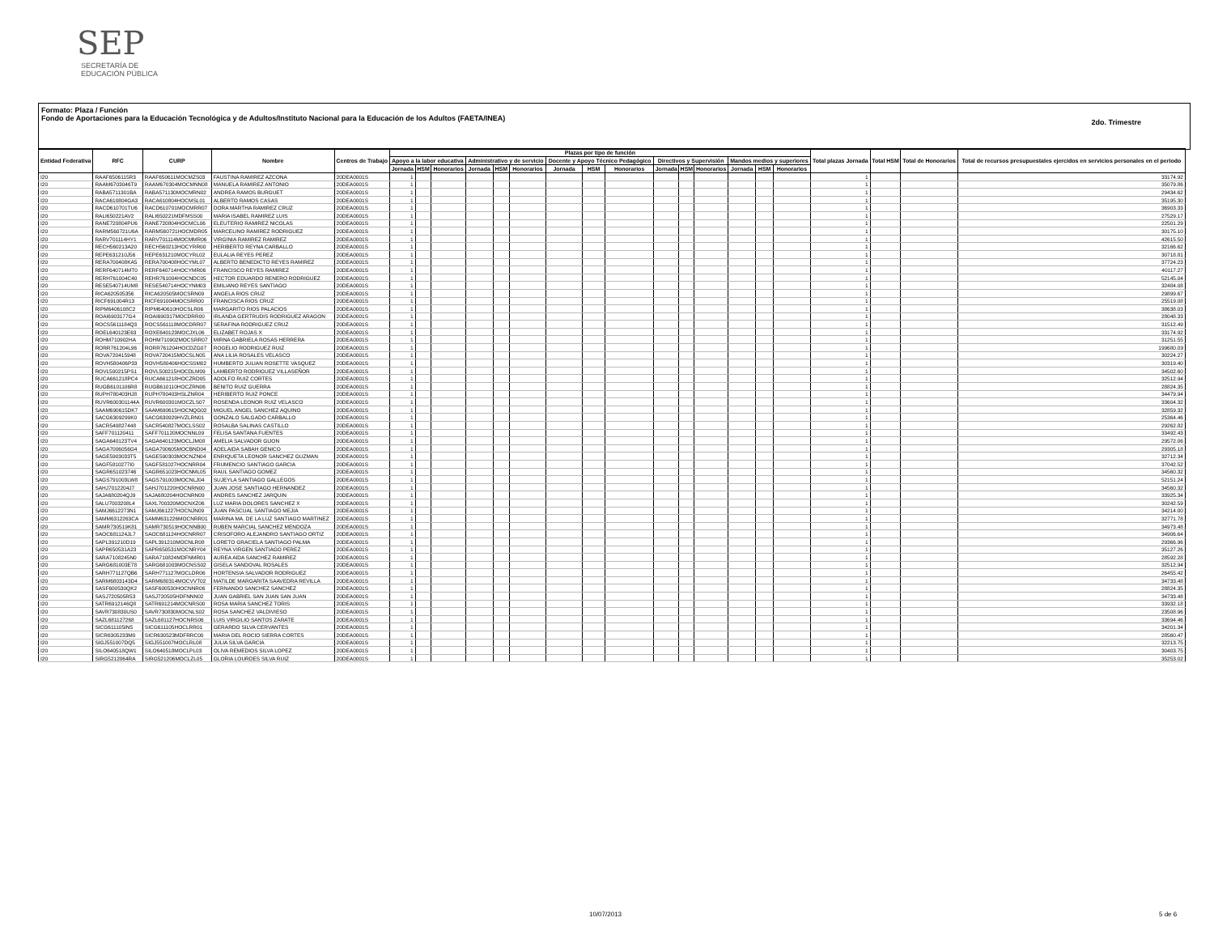SEP
SECRETARÍA DE
EDUCACIÓN PÚBLICA
Formato: Plaza / Función
Fondo de Aportaciones para la Educación Tecnológica y de Adultos/Instituto Nacional para la Educación de los Adultos (FAETA/INEA)
2do. Trimestre
| Entidad Federativa | RFC | CURP | Nombre | Centros de Trabajo | Plazas por tipo de función | | | | | | | | | | | | | | | Total plazas Jornada | Total HSM | Total de Honorarios | Total de recursos presupuestales ejercidos en servicios personales en el periodo |
| --- | --- | --- | --- | --- | --- | --- | --- | --- | --- | --- | --- | --- | --- | --- | --- | --- | --- | --- | --- | --- | --- | --- | --- |
| | | | | | Apoyo a la labor educativa | | | Administrativo y de servicio | | | Docente y Apoyo Técnico Pedagógico | | | Directivos y Supervisión | | | Mandos medios y superiores | | | | | | |
| | | | | | Jornada | HSM | Honorarios | Jornada | HSM | Honorarios | Jornada | HSM | Honorarios | Jornada | HSM | Honorarios | Jornada | HSM | Honorarios | | | | |
| I20 | RAAF6506115R3 | RAAF650611MOCMZS03 | FAUSTINA RAMIREZ AZCONA | 20DEA0001S | 1 | | | | | | | | | | | | | | | 1 | | | 33174.92 |
| I20 | RAAM6703046T9 | RAAM670304MOCMNN08 | MANUELA RAMIREZ ANTONIO | 20DEA0001S | 1 | | | | | | | | | | | | | | | 1 | | | 35079.86 |
| I20 | RABA5711301BA | RABA571130MOCMRN02 | ANDREA RAMOS BURGUET | 20DEA0001S | 1 | | | | | | | | | | | | | | | 1 | | | 29434.62 |
| I20 | RACA610804GA3 | RACA610804HOCMSL01 | ALBERTO RAMOS CASAS | 20DEA0001S | 1 | | | | | | | | | | | | | | | 1 | | | 35195.30 |
| I20 | RACD610701TU6 | RACD610701MOCMRR07 | DORA MARTHA RAMIREZ CRUZ | 20DEA0001S | 1 | | | | | | | | | | | | | | | 1 | | | 36903.33 |
| I20 | RALI650221AV2 | RALI650221MDFMSS00 | MARIA ISABEL RAMIREZ LUIS | 20DEA0001S | 1 | | | | | | | | | | | | | | | 1 | | | 27529.17 |
| I20 | RANE720804PU6 | RANE720804HOCMCL06 | ELEUTERIO RAMIREZ NICOLAS | 20DEA0001S | 1 | | | | | | | | | | | | | | | 1 | | | 22501.29 |
| I20 | RARM560721U6A | RARM560721HOCMDR05 | MARCELINO RAMIREZ RODRIGUEZ | 20DEA0001S | 1 | | | | | | | | | | | | | | | 1 | | | 30175.10 |
| I20 | RARV701114HY1 | RARV701114MOCMMR06 | VIRGINIA RAMIREZ RAMIREZ | 20DEA0001S | 1 | | | | | | | | | | | | | | | 1 | | | 42615.50 |
| I20 | RECH560213A20 | RECH560213HOCYRR00 | HERIBERTO REYNA CARBALLO | 20DEA0001S | 1 | | | | | | | | | | | | | | | 1 | | | 32166.62 |
| I20 | REPE631210J56 | REPE631210MOCYRL02 | EULALIA REYES PEREZ | 20DEA0001S | 1 | | | | | | | | | | | | | | | 1 | | | 30718.81 |
| I20 | RERA700408KA5 | RERA700408HOCYML07 | ALBERTO BENEDICTO REYES RAMIREZ | 20DEA0001S | 1 | | | | | | | | | | | | | | | 1 | | | 37724.23 |
| I20 | RERF640714MT0 | RERF640714HOCYMR06 | FRANCISCO REYES RAMIREZ | 20DEA0001S | 1 | | | | | | | | | | | | | | | 1 | | | 40117.27 |
| I20 | RERH761004C40 | REHR761004HOCNDC05 | HECTOR EDUARDO RENERO RODRIGUEZ | 20DEA0001S | 1 | | | | | | | | | | | | | | | 1 | | | 52145.04 |
| I20 | RESE540714UM8 | RESE540714HOCYNM03 | EMILIANO REYES SANTIAGO | 20DEA0001S | 1 | | | | | | | | | | | | | | | 1 | | | 32484.08 |
| I20 | RICA620505356 | RICA620505MOCSRN09 | ANGELA RIOS CRUZ | 20DEA0001S | 1 | | | | | | | | | | | | | | | 1 | | | 29899.67 |
| I20 | RICF691004R13 | RICF691004MOCSRR00 | FRANCISCA RIOS CRUZ | 20DEA0001S | 1 | | | | | | | | | | | | | | | 1 | | | 25519.08 |
| I20 | RIPM6406108C2 | RIPM640610HOCSLR06 | MARGARITO RIOS PALACIOS | 20DEA0001S | 1 | | | | | | | | | | | | | | | 1 | | | 38638.03 |
| I20 | ROAI6903177G4 | ROAI690317MOCDRR00 | IRLANDA GERTRUDIS RODRIGUEZ ARAGON | 20DEA0001S | 1 | | | | | | | | | | | | | | | 1 | | | 28048.33 |
| I20 | ROCS5611184Q3 | ROCS561118MOCDRR07 | SERAFINA RODRIGUEZ CRUZ | 20DEA0001S | 1 | | | | | | | | | | | | | | | 1 | | | 31512.49 |
| I20 | ROEL640123E63 | ROXE640123MOCJXL06 | ELIZABET ROJAS X | 20DEA0001S | 1 | | | | | | | | | | | | | | | 1 | | | 33174.92 |
| I20 | ROHM710902HA | ROHM710902MOCSRR07 | MIRNA GABRIELA ROSAS HERRERA | 20DEA0001S | 1 | | | | | | | | | | | | | | | 1 | | | 31251.55 |
| I20 | RORR761204L96 | RORR761204HOCDZG07 | ROGELIO RODRIGUEZ RUIZ | 20DEA0001S | 1 | | | | | | | | | | | | | | | 1 | | | 199680.09 |
| I20 | ROVA720415948 | ROVA720415MOCSLN05 | ANA LILIA ROSALES VELASCO | 20DEA0001S | 1 | | | | | | | | | | | | | | | 1 | | | 30224.27 |
| I20 | ROVH580406P33 | ROVH580406HOCSSM02 | HUMBERTO JULIAN ROSETTE VASQUEZ | 20DEA0001S | 1 | | | | | | | | | | | | | | | 1 | | | 30319.40 |
| I20 | ROVL500215PS1 | ROVL500215HOCDLM09 | LAMBERTO RODRIGUEZ VILLASEÑOR | 20DEA0001S | 1 | | | | | | | | | | | | | | | 1 | | | 34502.60 |
| I20 | RUCA661218PC4 | RUCA661218HOCZRD05 | ADOLFO RUIZ CORTES | 20DEA0001S | 1 | | | | | | | | | | | | | | | 1 | | | 32512.94 |
| I20 | RUGB6101106R8 | RUGB610110HOCZRN06 | BENITO RUIZ GUERRA | 20DEA0001S | 1 | | | | | | | | | | | | | | | 1 | | | 28824.35 |
| I20 | RUPH780403HJ8 | RUPH780403HSLZNR04 | HERIBERTO RUIZ PONCE | 20DEA0001S | 1 | | | | | | | | | | | | | | | 1 | | | 34479.94 |
| I20 | RUVR600301144A | RUVR600301MOCZLS07 | ROSENDA LEONOR RUIZ VELASCO | 20DEA0001S | 1 | | | | | | | | | | | | | | | 1 | | | 33604.32 |
| I20 | SAAM690615DK7 | SAAM690615HOCNQG02 | MIGUEL ANGEL SANCHEZ AQUINO | 20DEA0001S | 1 | | | | | | | | | | | | | | | 1 | | | 32859.32 |
| I20 | SACG6309299K0 | SACG630929HVZLRN01 | GONZALO SALGADO CARBALLO | 20DEA0001S | 1 | | | | | | | | | | | | | | | 1 | | | 25364.46 |
| I20 | SACR540827448 | SACR540827MOCLSS02 | ROSALBA SALINAS CASTILLO | 20DEA0001S | 1 | | | | | | | | | | | | | | | 1 | | | 29262.82 |
| I20 | SAFF701120411 | SAFF701120MOCNNL09 | FELISA SANTANA FUENTES | 20DEA0001S | 1 | | | | | | | | | | | | | | | 1 | | | 33492.43 |
| I20 | SAGA640123TV4 | SAGA640123MOCLJM08 | AMELIA SALVADOR GIJON | 20DEA0001S | 1 | | | | | | | | | | | | | | | 1 | | | 29572.06 |
| I20 | SAGA7006056G4 | SAGA700605MOCBND04 | ADELAIDA SABAH GENICO | 20DEA0001S | 1 | | | | | | | | | | | | | | | 1 | | | 29305.18 |
| I20 | SAGE5903033T5 | SAGE590303MOCNZN04 | ENRIQUETA LEONOR SANCHEZ GUZMAN | 20DEA0001S | 1 | | | | | | | | | | | | | | | 1 | | | 32712.34 |
| I20 | SAGF5810277I0 | SAGF581027HOCNRR04 | FRUMENCIO SANTIAGO GARCIA | 20DEA0001S | 1 | | | | | | | | | | | | | | | 1 | | | 37042.52 |
| I20 | SAGR651023746 | SAGR651023HOCNML05 | RAUL SANTIAGO GOMEZ | 20DEA0001S | 1 | | | | | | | | | | | | | | | 1 | | | 34560.32 |
| I20 | SAGS791003LW8 | SAGS791003MOCNLJ04 | SUJEYLA SANTIAGO GALLEGOS | 20DEA0001S | 1 | | | | | | | | | | | | | | | 1 | | | 52151.24 |
| I20 | SAHJ7012204J7 | SAHJ701220HOCNRN00 | JUAN JOSE SANTIAGO HERNANDEZ | 20DEA0001S | 1 | | | | | | | | | | | | | | | 1 | | | 34560.32 |
| I20 | SAJA680204QJ9 | SAJA680204HOCNRN09 | ANDRES SANCHEZ JARQUIN | 20DEA0001S | 1 | | | | | | | | | | | | | | | 1 | | | 33925.34 |
| I20 | SALU7003208L4 | SAXL700320MOCNXZ06 | LUZ MARIA DOLORES SANCHEZ X | 20DEA0001S | 1 | | | | | | | | | | | | | | | 1 | | | 30242.59 |
| I20 | SAMJ6612273N1 | SAMJ661227HOCNJN09 | JUAN PASCUAL SANTIAGO MEJIA | 20DEA0001S | 1 | | | | | | | | | | | | | | | 1 | | | 34214.00 |
| I20 | SAMM6312263CA | SAMM631226MOCNRR01 | MARINA MA. DE LA LUZ SANTIAGO MARTINEZ | 20DEA0001S | 1 | | | | | | | | | | | | | | | 1 | | | 32771.78 |
| I20 | SAMR730519K81 | SAMR730519HOCNNB00 | RUBEN MARCIAL SANCHEZ MENDOZA | 20DEA0001S | 1 | | | | | | | | | | | | | | | 1 | | | 34973.48 |
| I20 | SAOC681124JL7 | SAOC681124HOCNRR07 | CRISOFORO ALEJANDRO SANTIAGO ORTIZ | 20DEA0001S | 1 | | | | | | | | | | | | | | | 1 | | | 34906.64 |
| I20 | SAPL391210D19 | SAPL391210MOCNLR08 | LORETO GRACIELA SANTIAGO PALMA | 20DEA0001S | 1 | | | | | | | | | | | | | | | 1 | | | 29366.96 |
| I20 | SAPR650531A23 | SAPR650531MOCNRY04 | REYNA VIRGEN SANTIAGO PEREZ | 20DEA0001S | 1 | | | | | | | | | | | | | | | 1 | | | 35127.26 |
| I20 | SARA7108245N0 | SARA710824MDFNMR01 | AUREA AIDA SANCHEZ RAMIREZ | 20DEA0001S | 1 | | | | | | | | | | | | | | | 1 | | | 28592.28 |
| I20 | SARG681003E78 | SARG681003MOCNSS02 | GISELA SANDOVAL ROSALES | 20DEA0001S | 1 | | | | | | | | | | | | | | | 1 | | | 32512.94 |
| I20 | SARH771127QB6 | SARH771127MOCLDR06 | HORTENSIA SALVADOR RODRIGUEZ | 20DEA0001S | 1 | | | | | | | | | | | | | | | 1 | | | 26455.42 |
| I20 | SARM6803143D4 | SARM680314MOCVVT02 | MATILDE MARGARITA SAAVEDRA REVILLA | 20DEA0001S | 1 | | | | | | | | | | | | | | | 1 | | | 34733.48 |
| I20 | SASF600530QK2 | SASF600530HOCNNR06 | FERNANDO SANCHEZ SANCHEZ | 20DEA0001S | 1 | | | | | | | | | | | | | | | 1 | | | 28824.35 |
| I20 | SASJ720505R53 | SASJ720505HDFNNN02 | JUAN GABRIEL SAN JUAN SAN JUAN | 20DEA0001S | 1 | | | | | | | | | | | | | | | 1 | | | 34733.48 |
| I20 | SATR6912146Q8 | SATR691214MOCNRS00 | ROSA MARIA SANCHEZ TORIS | 20DEA0001S | 1 | | | | | | | | | | | | | | | 1 | | | 33932.18 |
| I20 | SAVR730830US0 | SAVR730830MOCNLS02 | ROSA SANCHEZ VALDIVIESO | 20DEA0001S | 1 | | | | | | | | | | | | | | | 1 | | | 23508.96 |
| I20 | SAZL681127268 | SAZL681127HOCNRS06 | LUIS VIRGILIO SANTOS ZARATE | 20DEA0001S | 1 | | | | | | | | | | | | | | | 1 | | | 33694.46 |
| I20 | SICG611105IN5 | SICG611105HOCLRR01 | GERARDO SILVA CERVANTES | 20DEA0001S | 1 | | | | | | | | | | | | | | | 1 | | | 34201.34 |
| I20 | SICR6305233M0 | SICR630523MDFRRC00 | MARIA DEL ROCIO SIERRA CORTES | 20DEA0001S | 1 | | | | | | | | | | | | | | | 1 | | | 28560.47 |
| I20 | SIGJ551007DQ5 | SIGJ551007MOCLRL08 | JULIA SILVA GARCIA | 20DEA0001S | 1 | | | | | | | | | | | | | | | 1 | | | 32213.75 |
| I20 | SILO640518QW1 | SILO640518MOCLPL03 | OLIVA REMEDIOS SILVA LOPEZ | 20DEA0001S | 1 | | | | | | | | | | | | | | | 1 | | | 30403.75 |
| I20 | SIRG5212064RA | SIRG521206MOCLZL05 | GLORIA LOURDES SILVA RUIZ | 20DEA0001S | 1 | | | | | | | | | | | | | | | 1 | | | 35253.02 |
10/07/2013 5 de 6